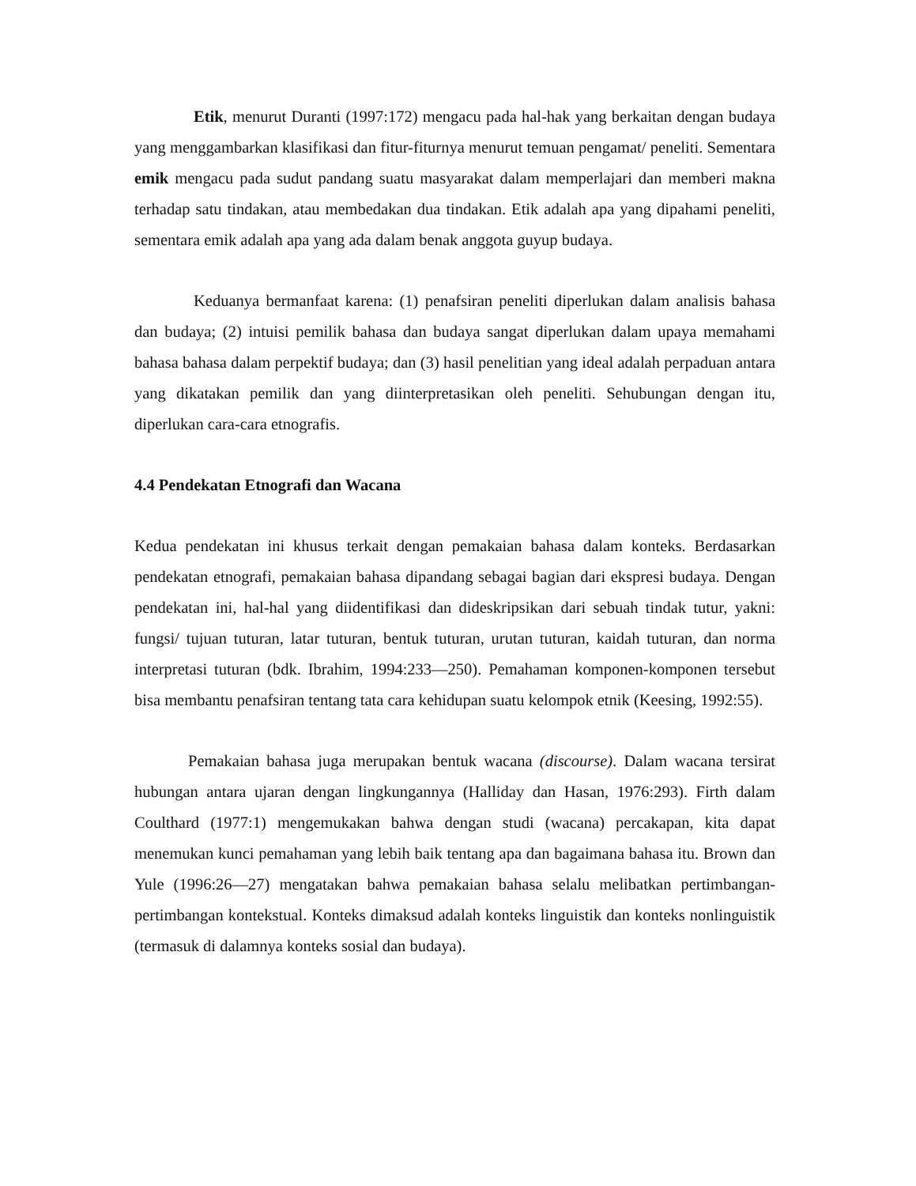Etik, menurut Duranti (1997:172) mengacu pada hal-hak yang berkaitan dengan budaya yang menggambarkan klasifikasi dan fitur-fiturnya menurut temuan pengamat/ peneliti. Sementara emik mengacu pada sudut pandang suatu masyarakat dalam memperlajari dan memberi makna terhadap satu tindakan, atau membedakan dua tindakan. Etik adalah apa yang dipahami peneliti, sementara emik adalah apa yang ada dalam benak anggota guyup budaya.
Keduanya bermanfaat karena: (1) penafsiran peneliti diperlukan dalam analisis bahasa dan budaya; (2) intuisi pemilik bahasa dan budaya sangat diperlukan dalam upaya memahami bahasa bahasa dalam perpektif budaya; dan (3) hasil penelitian yang ideal adalah perpaduan antara yang dikatakan pemilik dan yang diinterpretasikan oleh peneliti. Sehubungan dengan itu, diperlukan cara-cara etnografis.
4.4 Pendekatan Etnografi dan Wacana
Kedua pendekatan ini khusus terkait dengan pemakaian bahasa dalam konteks. Berdasarkan pendekatan etnografi, pemakaian bahasa dipandang sebagai bagian dari ekspresi budaya. Dengan pendekatan ini, hal-hal yang diidentifikasi dan dideskripsikan dari sebuah tindak tutur, yakni: fungsi/ tujuan tuturan, latar tuturan, bentuk tuturan, urutan tuturan, kaidah tuturan, dan norma interpretasi tuturan (bdk. Ibrahim, 1994:233—250). Pemahaman komponen-komponen tersebut bisa membantu penafsiran tentang tata cara kehidupan suatu kelompok etnik (Keesing, 1992:55).
Pemakaian bahasa juga merupakan bentuk wacana (discourse). Dalam wacana tersirat hubungan antara ujaran dengan lingkungannya (Halliday dan Hasan, 1976:293). Firth dalam Coulthard (1977:1) mengemukakan bahwa dengan studi (wacana) percakapan, kita dapat menemukan kunci pemahaman yang lebih baik tentang apa dan bagaimana bahasa itu. Brown dan Yule (1996:26—27) mengatakan bahwa pemakaian bahasa selalu melibatkan pertimbangan-pertimbangan kontekstual. Konteks dimaksud adalah konteks linguistik dan konteks nonlinguistik (termasuk di dalamnya konteks sosial dan budaya).